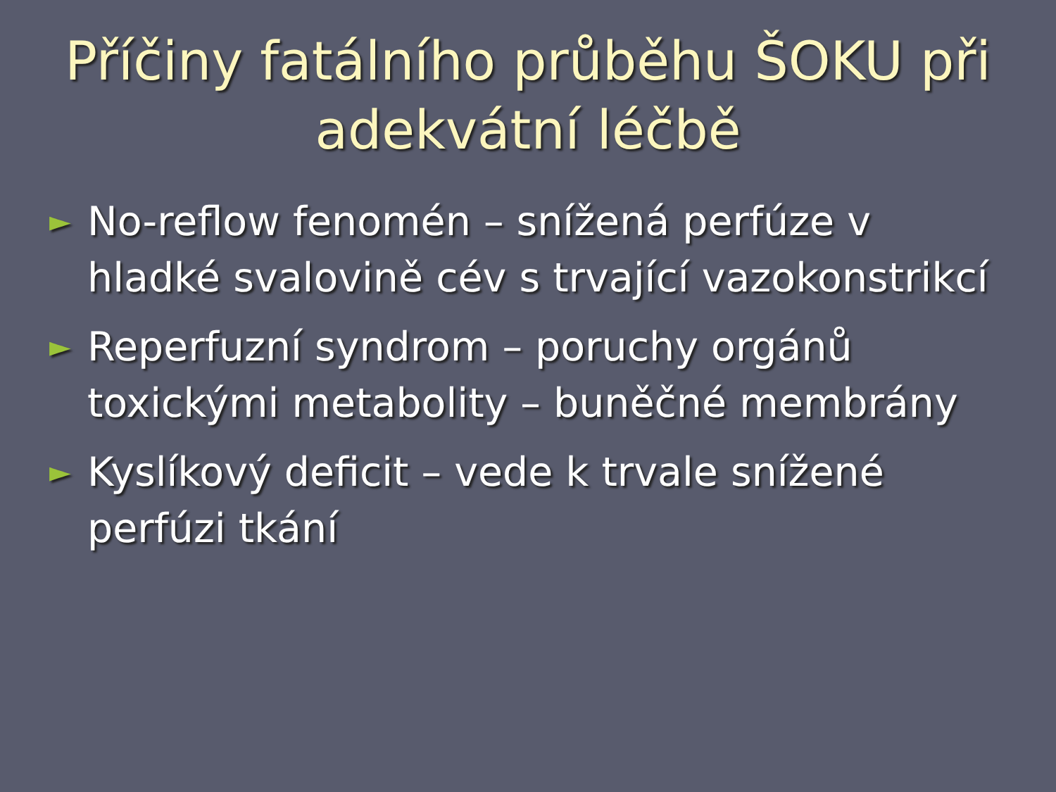Příčiny fatálního průběhu ŠOKU při
adekvátní léčbě
► No-reflow fenomén – snížená perfúze v hladké svalovině cév s trvající vazokonstrikcí
► Reperfuzní syndrom – poruchy orgánů toxickými metabolity – buněčné membrány
► Kyslíkový deficit – vede k trvale snížené perfúzi tkání